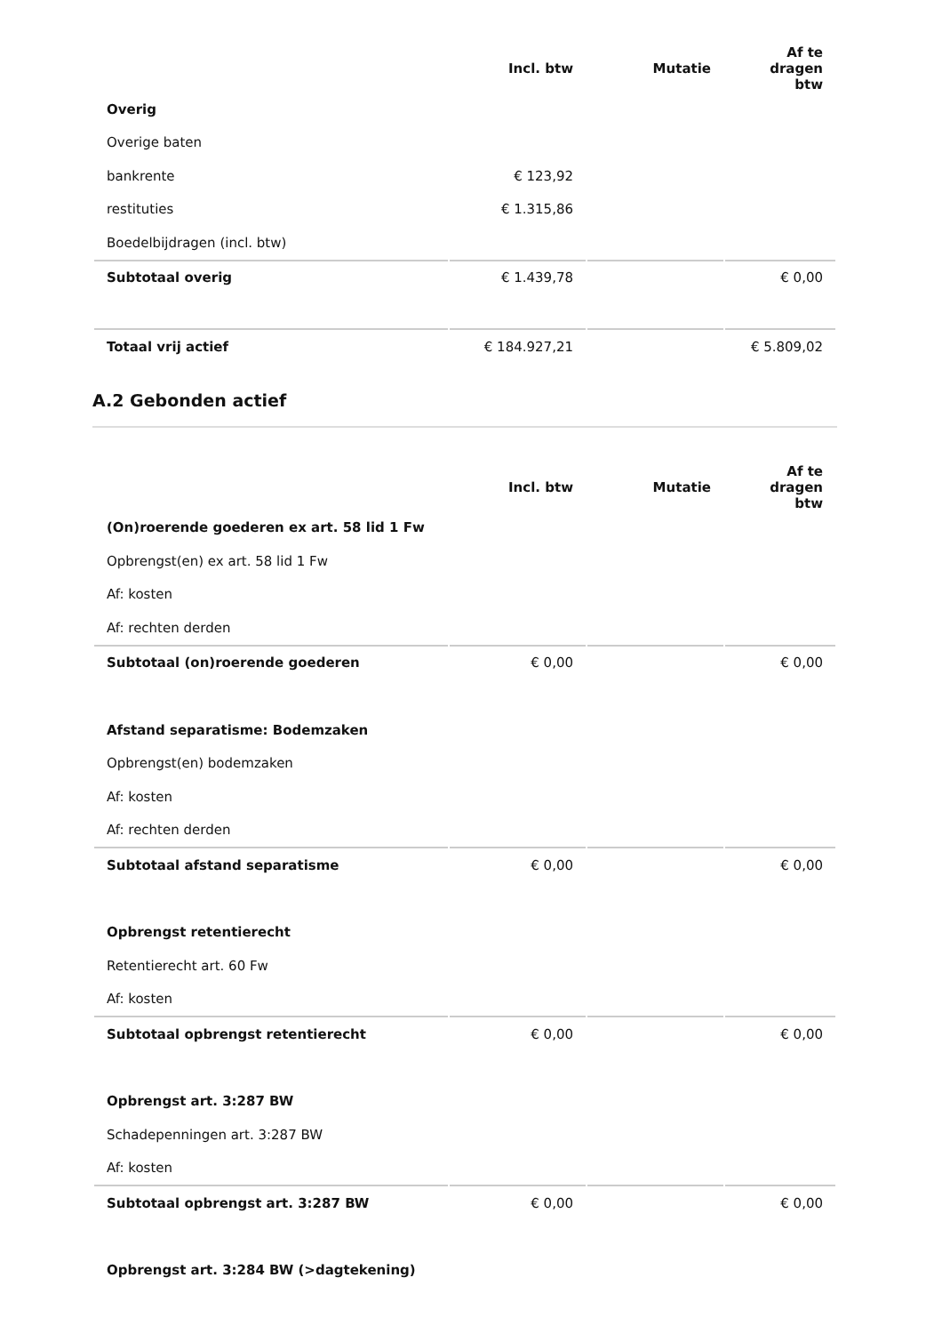| | Incl. btw | Mutatie | Af te dragen btw |
| --- | --- | --- | --- |
| Overig | | | |
| Overige baten | | | |
| bankrente | € 123,92 | | |
| restituties | € 1.315,86 | | |
| Boedelbijdragen (incl. btw) | | | |
| Subtotaal overig | € 1.439,78 | | € 0,00 |
| Totaal vrij actief | € 184.927,21 | | € 5.809,02 |
A.2 Gebonden actief
| | Incl. btw | Mutatie | Af te dragen btw |
| --- | --- | --- | --- |
| (On)roerende goederen ex art. 58 lid 1 Fw | | | |
| Opbrengst(en) ex art. 58 lid 1 Fw | | | |
| Af: kosten | | | |
| Af: rechten derden | | | |
| Subtotaal (on)roerende goederen | € 0,00 | | € 0,00 |
| Afstand separatisme: Bodemzaken | | | |
| Opbrengst(en) bodemzaken | | | |
| Af: kosten | | | |
| Af: rechten derden | | | |
| Subtotaal afstand separatisme | € 0,00 | | € 0,00 |
| Opbrengst retentierecht | | | |
| Retentierecht art. 60 Fw | | | |
| Af: kosten | | | |
| Subtotaal opbrengst retentierecht | € 0,00 | | € 0,00 |
| Opbrengst art. 3:287 BW | | | |
| Schadepenningen art. 3:287 BW | | | |
| Af: kosten | | | |
| Subtotaal opbrengst art. 3:287 BW | € 0,00 | | € 0,00 |
| Opbrengst art. 3:284 BW (>dagtekening) | | | |